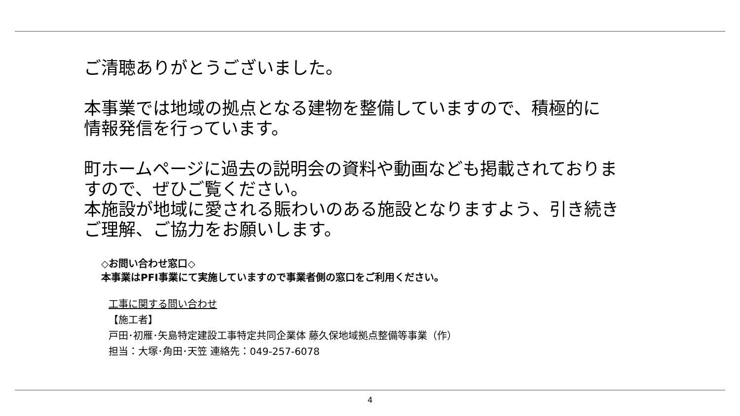ご清聴ありがとうございました。
本事業では地域の拠点となる建物を整備していますので、積極的に
情報発信を行っています。
町ホームページに過去の説明会の資料や動画なども掲載されておりま
すので、ぜひご覧ください。
本施設が地域に愛される賑わいのある施設となりますよう、引き続き
ご理解、ご協力をお願いします。
◇お問い合わせ窓口◇
本事業はPFI事業にて実施していますので事業者側の窓口をご利用ください。
工事に関する問い合わせ
【施工者】
戸田･初雁･矢島特定建設工事特定共同企業体 藤久保地域拠点整備等事業（作）
担当：大塚･角田･天笠 連絡先：049-257-6078
4